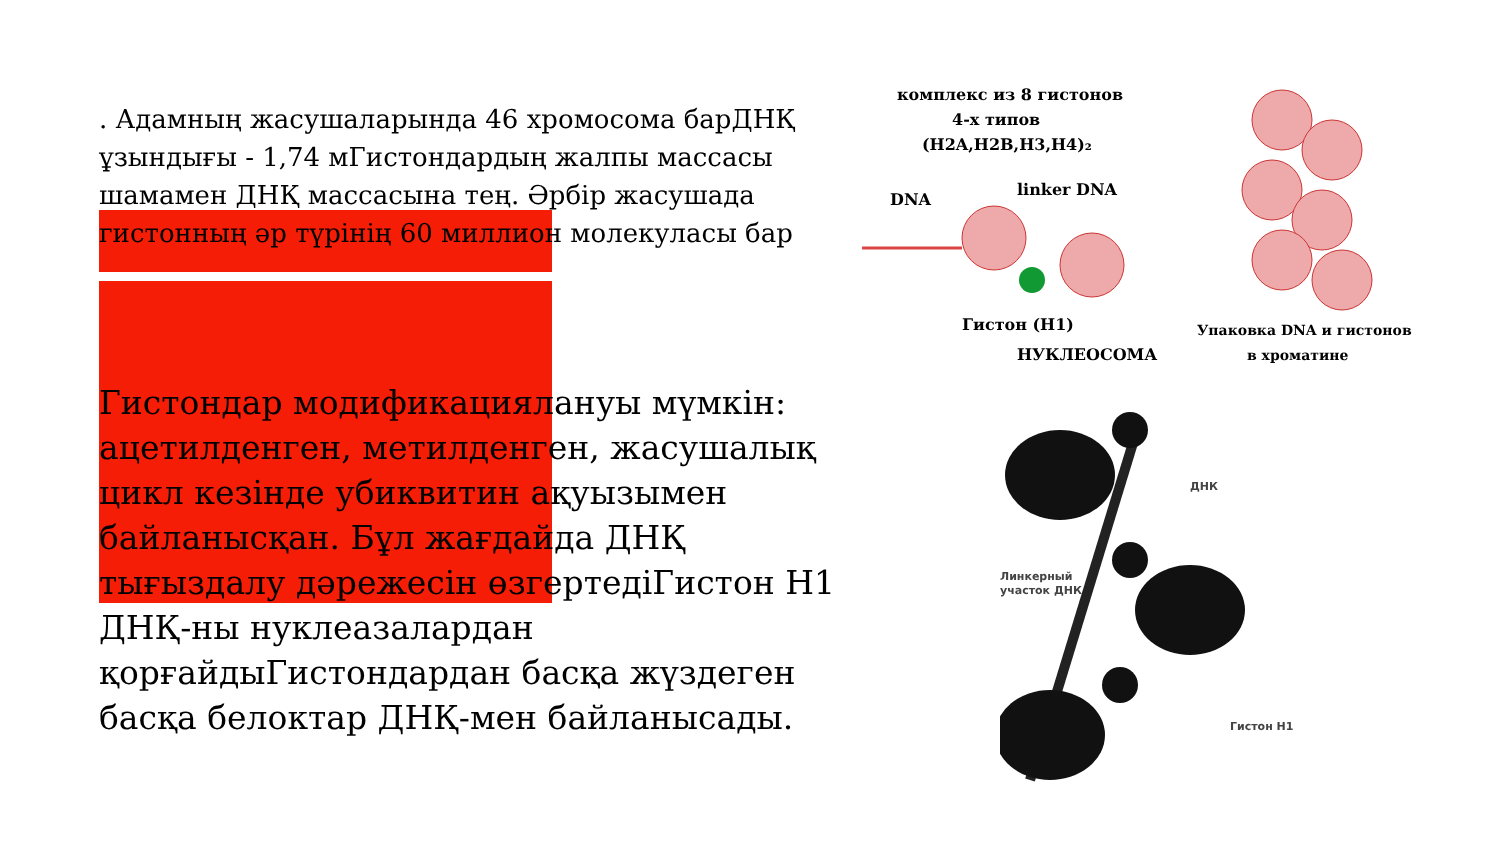. Адамның жасушаларында 46 хромосома барДНҚ ұзындығы - 1,74 мГистондардың жалпы массасы шамамен ДНҚ массасына тең. Әрбір жасушада гистонның әр түрінің 60 миллион молекуласы бар
Гистондар модификациялануы мүмкін: ацетилденген, метилденген, жасушалық цикл кезінде убиквитин ақуызымен байланысқан. Бұл жағдайда ДНҚ тығыздалу дәрежесін өзгертедіГистон Н1 ДНҚ-ны нуклеазалардан қорғайдыГистондардан басқа жүздеген басқа белоктар ДНҚ-мен байланысады.
комплекс из 8 гистонов
4-х типов
(H2A,H2B,H3,H4)₂
DNA
linker DNA
Гистон (H1)
НУКЛЕОСОМА
Упаковка DNA и гистонов
в хроматине
ДНК
Линкерный
участок ДНК
Гистон H1